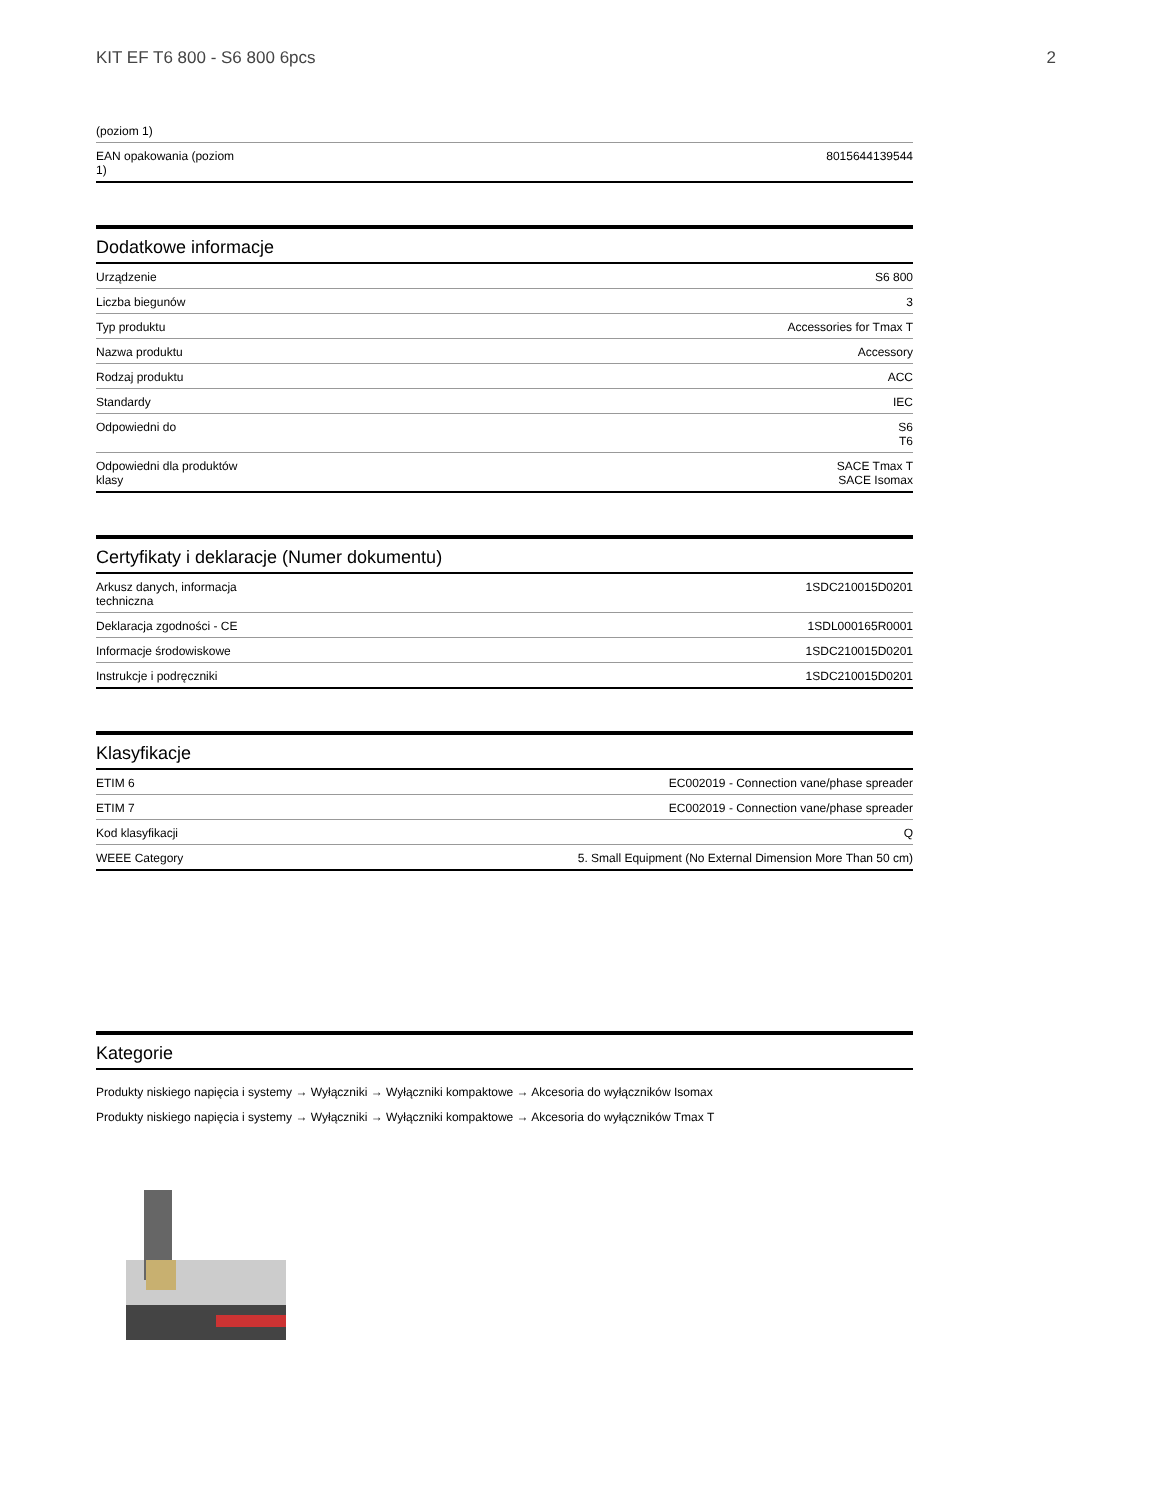KIT EF T6 800 - S6 800 6pcs 2
| (poziom 1) | |
| EAN opakowania (poziom 1) | 8015644139544 |
Dodatkowe informacje
| Urządzenie | S6 800 |
| Liczba biegunów | 3 |
| Typ produktu | Accessories for Tmax T |
| Nazwa produktu | Accessory |
| Rodzaj produktu | ACC |
| Standardy | IEC |
| Odpowiedni do | S6 T6 |
| Odpowiedni dla produktów klasy | SACE Tmax T SACE Isomax |
Certyfikaty i deklaracje (Numer dokumentu)
| Arkusz danych, informacja techniczna | 1SDC210015D0201 |
| Deklaracja zgodności - CE | 1SDL000165R0001 |
| Informacje środowiskowe | 1SDC210015D0201 |
| Instrukcje i podręczniki | 1SDC210015D0201 |
Klasyfikacje
| ETIM 6 | EC002019 - Connection vane/phase spreader |
| ETIM 7 | EC002019 - Connection vane/phase spreader |
| Kod klasyfikacji | Q |
| WEEE Category | 5. Small Equipment (No External Dimension More Than 50 cm) |
Kategorie
Produkty niskiego napięcia i systemy → Wyłączniki → Wyłączniki kompaktowe → Akcesoria do wyłączników Isomax
Produkty niskiego napięcia i systemy → Wyłączniki → Wyłączniki kompaktowe → Akcesoria do wyłączników Tmax T